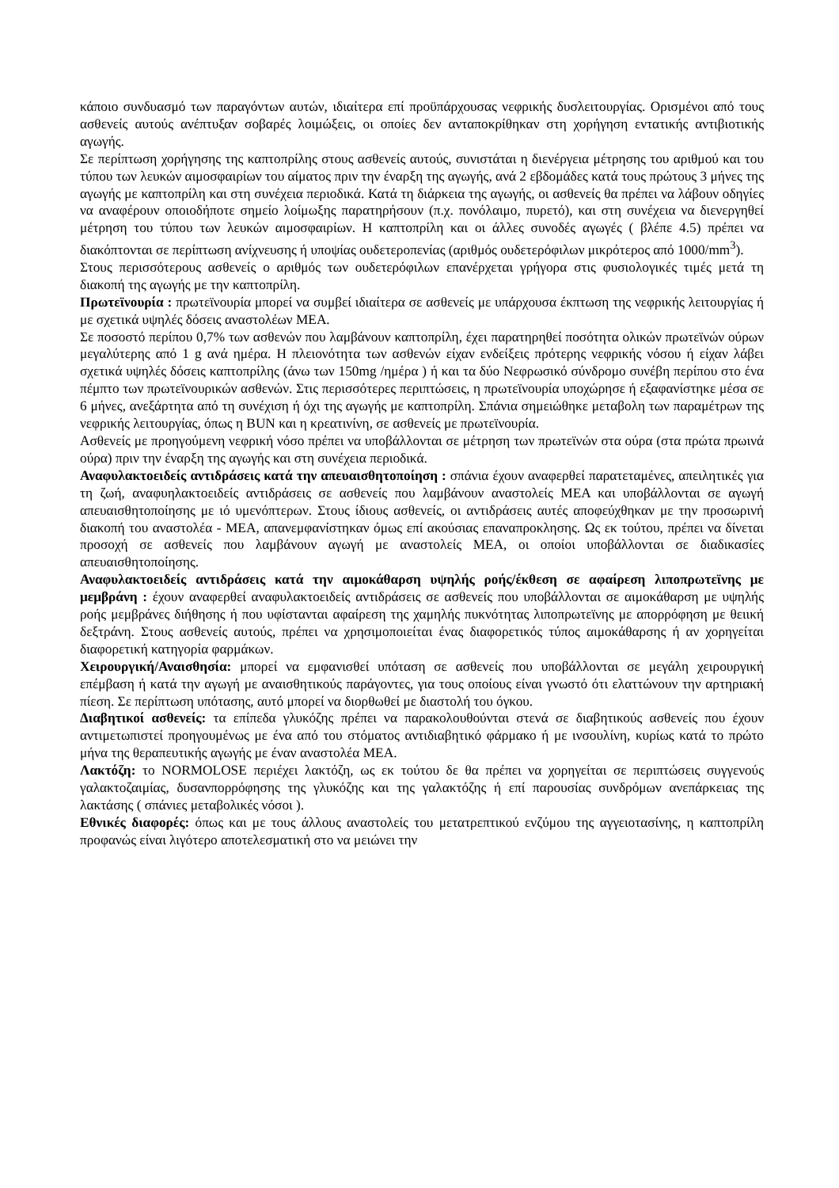κάποιο συνδυασμό των παραγόντων αυτών, ιδιαίτερα επί προϋπάρχουσας νεφρικής δυσλειτουργίας. Ορισμένοι από τους ασθενείς αυτούς ανέπτυξαν σοβαρές λοιμώξεις, οι οποίες δεν ανταποκρίθηκαν στη χορήγηση εντατικής αντιβιοτικής αγωγής.
Σε περίπτωση χορήγησης της καπτοπρίλης στους ασθενείς αυτούς, συνιστάται η διενέργεια μέτρησης του αριθμού και του τύπου των λευκών αιμοσφαιρίων του αίματος πριν την έναρξη της αγωγής, ανά 2 εβδομάδες κατά τους πρώτους 3 μήνες της αγωγής με καπτοπρίλη και στη συνέχεια περιοδικά. Κατά τη διάρκεια της αγωγής, οι ασθενείς θα πρέπει να λάβουν οδηγίες να αναφέρουν οποιοδήποτε σημείο λοίμωξης παρατηρήσουν (π.χ. πονόλαιμο, πυρετό), και στη συνέχεια να διενεργηθεί μέτρηση του τύπου των λευκών αιμοσφαιρίων. Η καπτοπρίλη και οι άλλες συνοδές αγωγές ( βλέπε 4.5) πρέπει να διακόπτονται σε περίπτωση ανίχνευσης ή υποψίας ουδετεροπενίας (αριθμός ουδετερόφιλων μικρότερος από 1000/mm<sup>3</sup>).
Στους περισσότερους ασθενείς ο αριθμός των ουδετερόφιλων επανέρχεται γρήγορα στις φυσιολογικές τιμές μετά τη διακοπή της αγωγής με την καπτοπρίλη.
Πρωτεϊνουρία : πρωτεϊνουρία μπορεί να συμβεί ιδιαίτερα σε ασθενείς με υπάρχουσα έκπτωση της νεφρικής λειτουργίας ή με σχετικά υψηλές δόσεις αναστολέων ΜΕΑ.
Σε ποσοστό περίπου 0,7% των ασθενών που λαμβάνουν καπτοπρίλη, έχει παρατηρηθεί ποσότητα ολικών πρωτεϊνών ούρων μεγαλύτερης από 1 g ανά ημέρα. Η πλειονότητα των ασθενών είχαν ενδείξεις πρότερης νεφρικής νόσου ή είχαν λάβει σχετικά υψηλές δόσεις καπτοπρίλης (άνω των 150mg /ημέρα ) ή και τα δύο Νεφρωσικό σύνδρομο συνέβη περίπου στο ένα πέμπτο των πρωτεϊνουρικών ασθενών. Στις περισσότερες περιπτώσεις, η πρωτεϊνουρία υποχώρησε ή εξαφανίστηκε μέσα σε 6 μήνες, ανεξάρτητα από τη συνέχιση ή όχι της αγωγής με καπτοπρίλη. Σπάνια σημειώθηκε μεταβολη των παραμέτρων της νεφρικής λειτουργίας, όπως η BUN και η κρεατινίνη, σε ασθενείς με πρωτεϊνουρία.
Ασθενείς με προηγούμενη νεφρική νόσο πρέπει να υποβάλλονται σε μέτρηση των πρωτεϊνών στα ούρα (στα πρώτα πρωινά ούρα) πριν την έναρξη της αγωγής και στη συνέχεια περιοδικά.
Αναφυλακτοειδείς αντιδράσεις κατά την απευαισθητοποίηση : σπάνια έχουν αναφερθεί παρατεταμένες, απειλητικές για τη ζωή, αναφυηλακτοειδείς αντιδράσεις σε ασθενείς που λαμβάνουν αναστολείς ΜΕΑ και υποβάλλονται σε αγωγή απευαισθητοποίησης με ιό υμενόπτερων. Στους ίδιους ασθενείς, οι αντιδράσεις αυτές αποφεύχθηκαν με την προσωρινή διακοπή του αναστολέα - ΜΕΑ, απανεμφανίστηκαν όμως επί ακούσιας επαναπροκλησης. Ως εκ τούτου, πρέπει να δίνεται προσοχή σε ασθενείς που λαμβάνουν αγωγή με αναστολείς ΜΕΑ, οι οποίοι υποβάλλονται σε διαδικασίες απευαισθητοποίησης.
Αναφυλακτοειδείς αντιδράσεις κατά την αιμοκάθαρση υψηλής ροής/έκθεση σε αφαίρεση λιποπρωτεϊνης με μεμβράνη : έχουν αναφερθεί αναφυλακτοειδείς αντιδράσεις σε ασθενείς που υποβάλλονται σε αιμοκάθαρση με υψηλής ροής μεμβράνες διήθησης ή που υφίστανται αφαίρεση της χαμηλής πυκνότητας λιποπρωτεϊνης με απορρόφηση με θειική δεξτράνη. Στους ασθενείς αυτούς, πρέπει να χρησιμοποιείται ένας διαφορετικός τύπος αιμοκάθαρσης ή αν χορηγείται διαφορετική κατηγορία φαρμάκων.
Χειρουργική/Αναισθησία: μπορεί να εμφανισθεί υπόταση σε ασθενείς που υποβάλλονται σε μεγάλη χειρουργική επέμβαση ή κατά την αγωγή με αναισθητικούς παράγοντες, για τους οποίους είναι γνωστό ότι ελαττώνουν την αρτηριακή πίεση. Σε περίπτωση υπότασης, αυτό μπορεί να διορθωθεί με διαστολή του όγκου.
Διαβητικοί ασθενείς: τα επίπεδα γλυκόζης πρέπει να παρακολουθούνται στενά σε διαβητικούς ασθενείς που έχουν αντιμετωπιστεί προηγουμένως με ένα από του στόματος αντιδιαβητικό φάρμακο ή με ινσουλίνη, κυρίως κατά το πρώτο μήνα της θεραπευτικής αγωγής με έναν αναστολέα ΜΕΑ.
Λακτόζη: το NORMOLOSE περιέχει λακτόζη, ως εκ τούτου δε θα πρέπει να χορηγείται σε περιπτώσεις συγγενούς γαλακτοζαιμίας, δυσανπορρόφησης της γλυκόζης και της γαλακτόζης ή επί παρουσίας συνδρόμων ανεπάρκειας της λακτάσης ( σπάνιες μεταβολικές νόσοι ).
Εθνικές διαφορές: όπως και με τους άλλους αναστολείς του μετατρεπτικού ενζύμου της αγγειοτασίνης, η καπτοπρίλη προφανώς είναι λιγότερο αποτελεσματική στο να μειώνει την